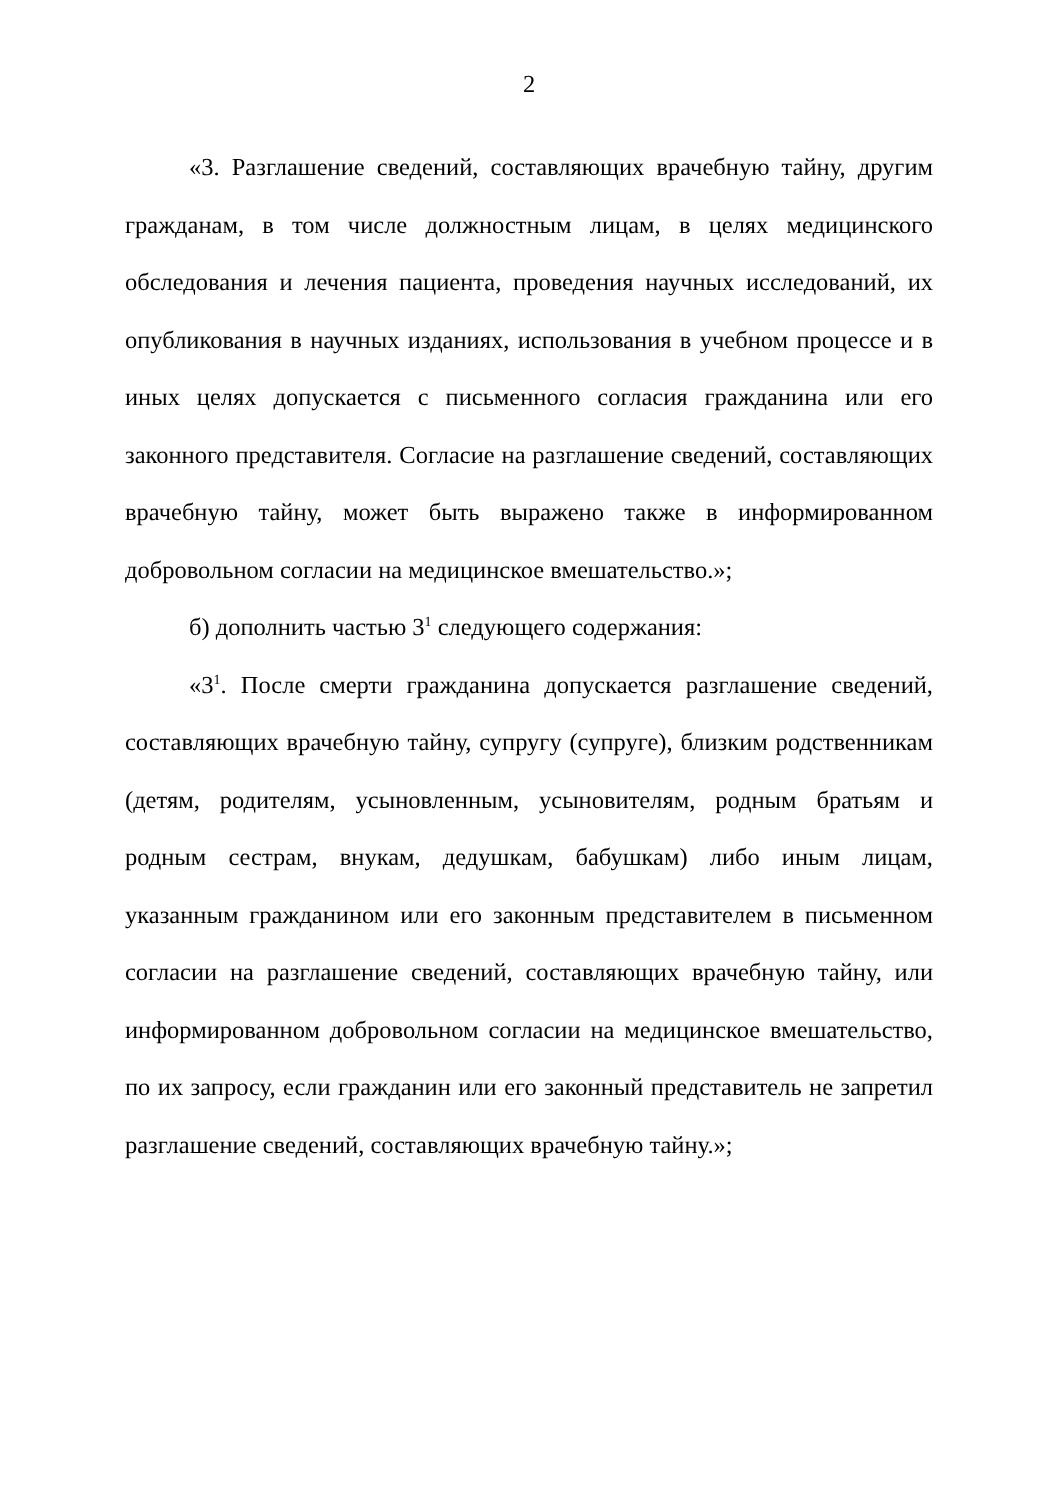2
«3. Разглашение сведений, составляющих врачебную тайну, другим гражданам, в том числе должностным лицам, в целях медицинского обследования и лечения пациента, проведения научных исследований, их опубликования в научных изданиях, использования в учебном процессе и в иных целях допускается с письменного согласия гражданина или его законного представителя. Согласие на разглашение сведений, составляющих врачебную тайну, может быть выражено также в информированном добровольном согласии на медицинское вмешательство.»;
б) дополнить частью 3<sup>1</sup> следующего содержания:
«3<sup>1</sup>. После смерти гражданина допускается разглашение сведений, составляющих врачебную тайну, супругу (супруге), близким родственникам (детям, родителям, усыновленным, усыновителям, родным братьям и родным сестрам, внукам, дедушкам, бабушкам) либо иным лицам, указанным гражданином или его законным представителем в письменном согласии на разглашение сведений, составляющих врачебную тайну, или информированном добровольном согласии на медицинское вмешательство, по их запросу, если гражданин или его законный представитель не запретил разглашение сведений, составляющих врачебную тайну.»;